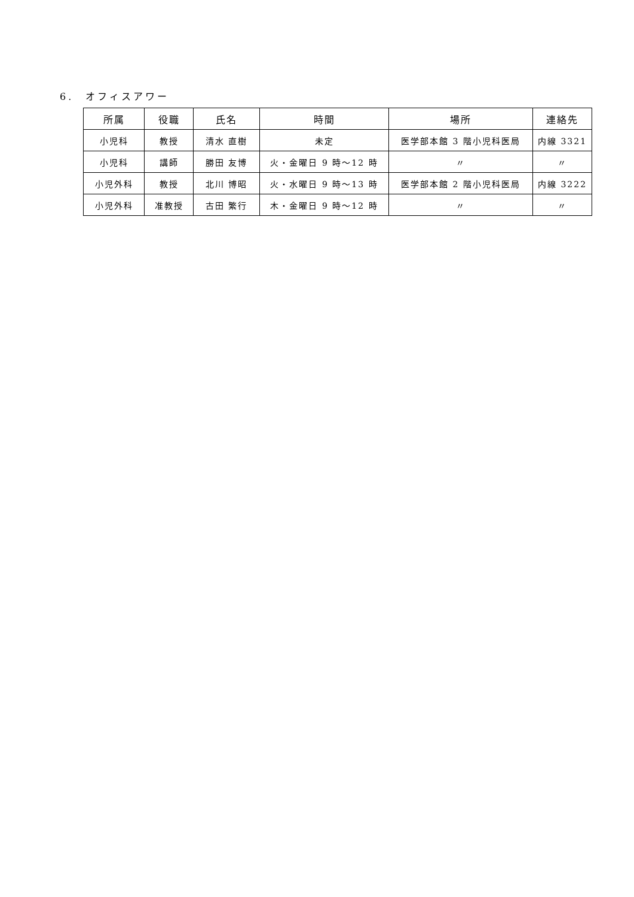6.　オフィスアワー
| 所属 | 役職 | 氏名 | 時間 | 場所 | 連絡先 |
| --- | --- | --- | --- | --- | --- |
| 小児科 | 教授 | 清水 直樹 | 未定 | 医学部本館 3 階小児科医局 | 内線 3321 |
| 小児科 | 講師 | 勝田 友博 | 火・金曜日 9 時～12 時 | 〃 | 〃 |
| 小児外科 | 教授 | 北川 博昭 | 火・水曜日 9 時～13 時 | 医学部本館 2 階小児科医局 | 内線 3222 |
| 小児外科 | 准教授 | 古田 繁行 | 木・金曜日 9 時～12 時 | 〃 | 〃 |